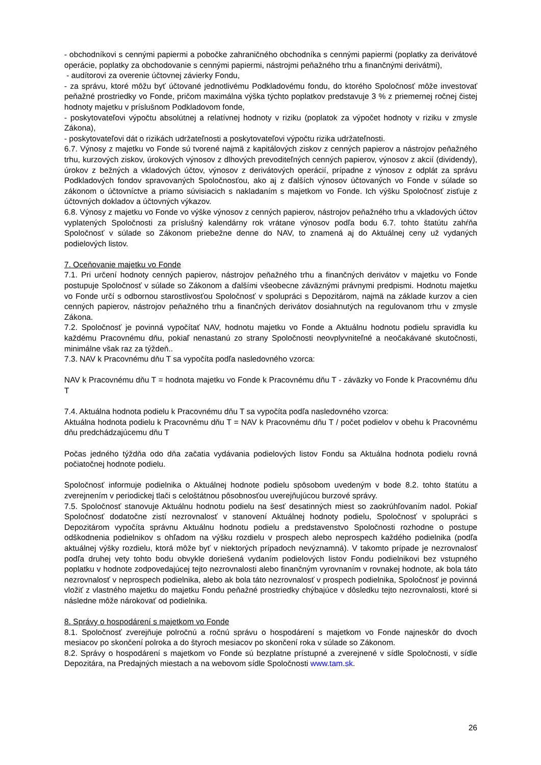- obchodníkovi s cennými papiermi a pobočke zahraničného obchodníka s cennými papiermi (poplatky za derivátové operácie, poplatky za obchodovanie s cennými papiermi, nástrojmi peňažného trhu a finančnými derivátmi),
- audítorovi za overenie účtovnej závierky Fondu,
- za správu, ktoré môžu byť účtované jednotlivému Podkladovému fondu, do ktorého Spoločnosť môže investovať peňažné prostriedky vo Fonde, pričom maximálna výška týchto poplatkov predstavuje 3 % z priemernej ročnej čistej hodnoty majetku v príslušnom Podkladovom fonde,
- poskytovateľovi výpočtu absolútnej a relatívnej hodnoty v riziku (poplatok za výpočet hodnoty v riziku v zmysle Zákona),
- poskytovateľovi dát o rizikách udržateľnosti a poskytovateľovi výpočtu rizika udržateľnosti.
6.7. Výnosy z majetku vo Fonde sú tvorené najmä z kapitálových ziskov z cenných papierov a nástrojov peňažného trhu, kurzových ziskov, úrokových výnosov z dlhových prevoditeľných cenných papierov, výnosov z akcií (dividendy), úrokov z bežných a vkladových účtov, výnosov z derivátových operácií, prípadne z výnosov z odplát za správu Podkladových fondov spravovaných Spoločnosťou, ako aj z ďalších výnosov účtovaných vo Fonde v súlade so zákonom o účtovníctve a priamo súvisiacich s nakladaním s majetkom vo Fonde. Ich výšku Spoločnosť zisťuje z účtovných dokladov a účtovných výkazov.
6.8. Výnosy z majetku vo Fonde vo výške výnosov z cenných papierov, nástrojov peňažného trhu a vkladových účtov vyplatených Spoločnosti za príslušný kalendárny rok vrátane výnosov podľa bodu 6.7. tohto štatútu zahŕňa Spoločnosť v súlade so Zákonom priebežne denne do NAV, to znamená aj do Aktuálnej ceny už vydaných podielových listov.
7. Oceňovanie majetku vo Fonde
7.1. Pri určení hodnoty cenných papierov, nástrojov peňažného trhu a finančných derivátov v majetku vo Fonde postupuje Spoločnosť v súlade so Zákonom a ďalšími všeobecne záväznými právnymi predpismi. Hodnotu majetku vo Fonde určí s odbornou starostlivosťou Spoločnosť v spolupráci s Depozitárom, najmä na základe kurzov a cien cenných papierov, nástrojov peňažného trhu a finančných derivátov dosiahnutých na regulovanom trhu v zmysle Zákona.
7.2. Spoločnosť je povinná vypočítať NAV, hodnotu majetku vo Fonde a Aktuálnu hodnotu podielu spravidla ku každému Pracovnému dňu, pokiaľ nenastanú zo strany Spoločnosti neovplyvniteľné a neočakávané skutočnosti, minimálne však raz za týždeň..
7.3. NAV k Pracovnému dňu T sa vypočíta podľa nasledovného vzorca:
NAV k Pracovnému dňu T = hodnota majetku vo Fonde k Pracovnému dňu T - záväzky vo Fonde k Pracovnému dňu T
7.4. Aktuálna hodnota podielu k Pracovnému dňu T sa vypočíta podľa nasledovného vzorca:
Aktuálna hodnota podielu k Pracovnému dňu T = NAV k Pracovnému dňu T / počet podielov v obehu k Pracovnému dňu predchádzajúcemu dňu T
Počas jedného týždňa odo dňa začatia vydávania podielových listov Fondu sa Aktuálna hodnota podielu rovná počiatočnej hodnote podielu.
Spoločnosť informuje podielnika o Aktuálnej hodnote podielu spôsobom uvedeným v bode 8.2. tohto štatútu a zverejnením v periodickej tlači s celoštátnou pôsobnosťou uverejňujúcou burzové správy.
7.5. Spoločnosť stanovuje Aktuálnu hodnotu podielu na šesť desatinných miest so zaokrúhľovaním nadol. Pokiaľ Spoločnosť dodatočne zistí nezrovnalosť v stanovení Aktuálnej hodnoty podielu, Spoločnosť v spolupráci s Depozitárom vypočíta správnu Aktuálnu hodnotu podielu a predstavenstvo Spoločnosti rozhodne o postupe odškodnenia podielnikov s ohľadom na výšku rozdielu v prospech alebo neprospech každého podielnika (podľa aktuálnej výšky rozdielu, ktorá môže byť v niektorých prípadoch nevýznamná). V takomto prípade je nezrovnalosť podľa druhej vety tohto bodu obvykle doriešená vydaním podielových listov Fondu podielnikovi bez vstupného poplatku v hodnote zodpovedajúcej tejto nezrovnalosti alebo finančným vyrovnaním v rovnakej hodnote, ak bola táto nezrovnalosť v neprospech podielnika, alebo ak bola táto nezrovnalosť v prospech podielnika, Spoločnosť je povinná vložiť z vlastného majetku do majetku Fondu peňažné prostriedky chýbajúce v dôsledku tejto nezrovnalosti, ktoré si následne môže nárokovať od podielnika.
8. Správy o hospodárení s majetkom vo Fonde
8.1. Spoločnosť zverejňuje polročnú a ročnú správu o hospodárení s majetkom vo Fonde najneskôr do dvoch mesiacov po skončení polroka a do štyroch mesiacov po skončení roka v súlade so Zákonom.
8.2. Správy o hospodárení s majetkom vo Fonde sú bezplatne prístupné a zverejnené v sídle Spoločnosti, v sídle Depozitára, na Predajných miestach a na webovom sídle Spoločnosti www.tam.sk.
26